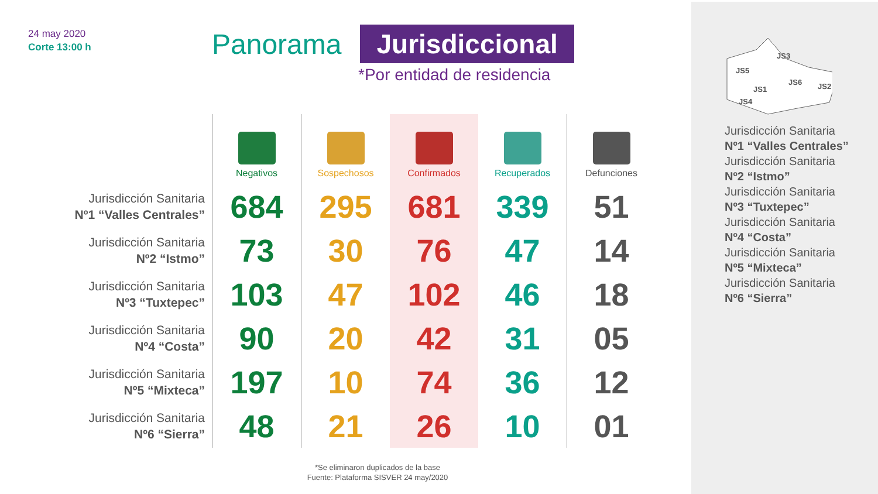24 may 2020
Corte 13:00 h
Panorama Jurisdiccional
*Por entidad de residencia
| | Negativos | Sospechosos | Confirmados | Recuperados | Defunciones |
| --- | --- | --- | --- | --- | --- |
| Jurisdicción Sanitaria Nº1 “Valles Centrales” | 684 | 295 | 681 | 339 | 51 |
| Jurisdicción Sanitaria Nº2 “Istmo” | 73 | 30 | 76 | 47 | 14 |
| Jurisdicción Sanitaria Nº3 “Tuxtepec” | 103 | 47 | 102 | 46 | 18 |
| Jurisdicción Sanitaria Nº4 “Costa” | 90 | 20 | 42 | 31 | 05 |
| Jurisdicción Sanitaria Nº5 “Mixteca” | 197 | 10 | 74 | 36 | 12 |
| Jurisdicción Sanitaria Nº6 “Sierra” | 48 | 21 | 26 | 10 | 01 |
*Se eliminaron duplicados de la base
Fuente: Plataforma SISVER 24 may/2020
JS3
JS5
JS6
JS2
JS1
JS4
Jurisdicción Sanitaria
Nº1 “Valles Centrales”
Jurisdicción Sanitaria
Nº2 “Istmo”
Jurisdicción Sanitaria
Nº3 “Tuxtepec”
Jurisdicción Sanitaria
Nº4 “Costa”
Jurisdicción Sanitaria
Nº5 “Mixteca”
Jurisdicción Sanitaria
Nº6 “Sierra”